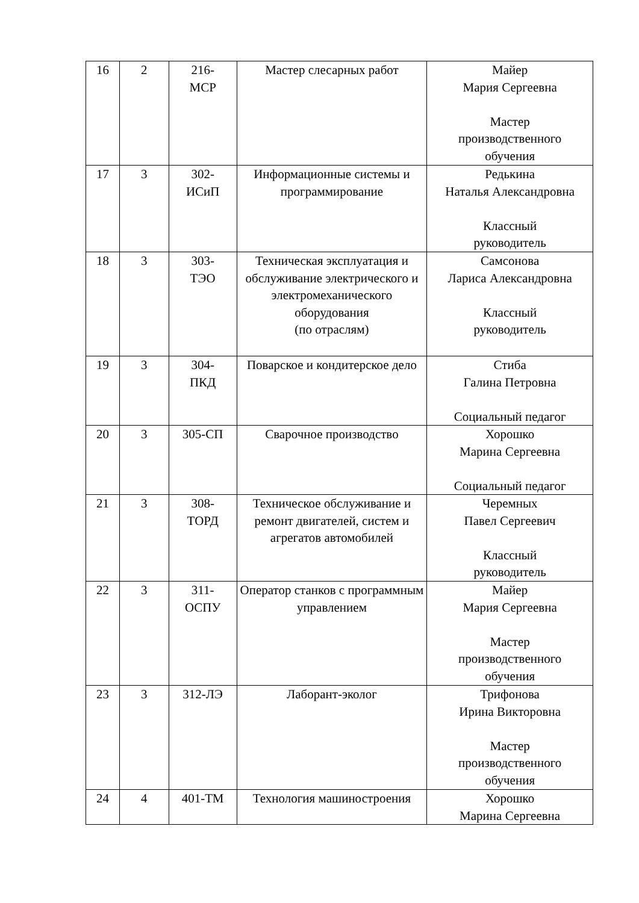| 16 | 2 | 216- МСР | Мастер слесарных работ | Майер Мария Сергеевна Мастер производственного обучения |
| 17 | 3 | 302- ИСиП | Информационные системы и программирование | Редькина Наталья Александровна Классный руководитель |
| 18 | 3 | 303- ТЭО | Техническая эксплуатация и обслуживание электрического и электромеханического оборудования (по отраслям) | Самсонова Лариса Александровна Классный руководитель |
| 19 | 3 | 304- ПКД | Поварское и кондитерское дело | Стиба Галина Петровна Социальный педагог |
| 20 | 3 | 305-СП | Сварочное производство | Хорошко Марина Сергеевна Социальный педагог |
| 21 | 3 | 308- ТОРД | Техническое обслуживание и ремонт двигателей, систем и агрегатов автомобилей | Черемных Павел Сергеевич Классный руководитель |
| 22 | 3 | 311- ОСПУ | Оператор станков с программным управлением | Майер Мария Сергеевна Мастер производственного обучения |
| 23 | 3 | 312-ЛЭ | Лаборант-эколог | Трифонова Ирина Викторовна Мастер производственного обучения |
| 24 | 4 | 401-ТМ | Технология машиностроения | Хорошко Марина Сергеевна |